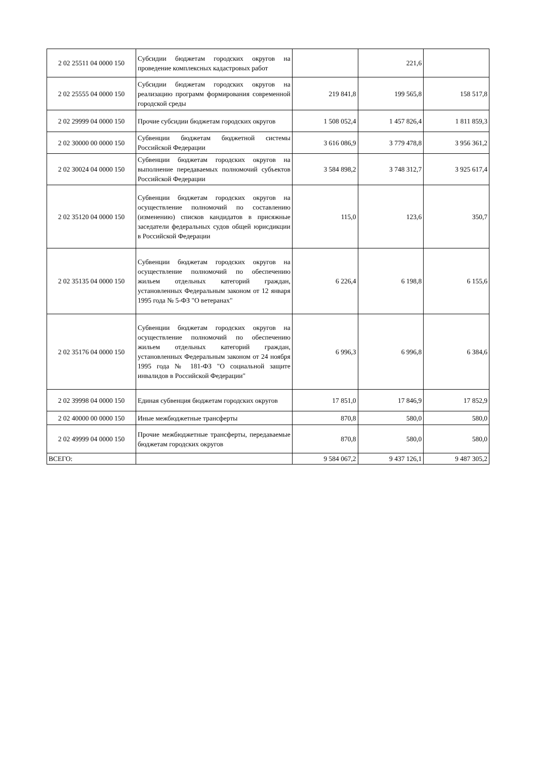| 2 02 25511 04 0000 150 | Субсидии бюджетам городских округов на проведение комплексных кадастровых работ | | 221,6 | |
| 2 02 25555 04 0000 150 | Субсидии бюджетам городских округов на реализацию программ формирования современной городской среды | 219 841,8 | 199 565,8 | 158 517,8 |
| 2 02 29999 04 0000 150 | Прочие субсидии бюджетам городских округов | 1 508 052,4 | 1 457 826,4 | 1 811 859,3 |
| 2 02 30000 00 0000 150 | Субвенции бюджетам бюджетной системы Российской Федерации | 3 616 086,9 | 3 779 478,8 | 3 956 361,2 |
| 2 02 30024 04 0000 150 | Субвенции бюджетам городских округов на выполнение передаваемых полномочий субъектов Российской Федерации | 3 584 898,2 | 3 748 312,7 | 3 925 617,4 |
| 2 02 35120 04 0000 150 | Субвенции бюджетам городских округов на осуществление полномочий по составлению (изменению) списков кандидатов в присяжные заседатели федеральных судов общей юрисдикции в Российской Федерации | 115,0 | 123,6 | 350,7 |
| 2 02 35135 04 0000 150 | Субвенции бюджетам городских округов на осуществление полномочий по обеспечению жильем отдельных категорий граждан, установленных Федеральным законом от 12 января 1995 года № 5-ФЗ "О ветеранах" | 6 226,4 | 6 198,8 | 6 155,6 |
| 2 02 35176 04 0000 150 | Субвенции бюджетам городских округов на осуществление полномочий по обеспечению жильем отдельных категорий граждан, установленных Федеральным законом от 24 ноября 1995 года № 181-ФЗ "О социальной защите инвалидов в Российской Федерации" | 6 996,3 | 6 996,8 | 6 384,6 |
| 2 02 39998 04 0000 150 | Единая субвенция бюджетам городских округов | 17 851,0 | 17 846,9 | 17 852,9 |
| 2 02 40000 00 0000 150 | Иные межбюджетные трансферты | 870,8 | 580,0 | 580,0 |
| 2 02 49999 04 0000 150 | Прочие межбюджетные трансферты, передаваемые бюджетам городских округов | 870,8 | 580,0 | 580,0 |
| ВСЕГО: | | 9 584 067,2 | 9 437 126,1 | 9 487 305,2 |